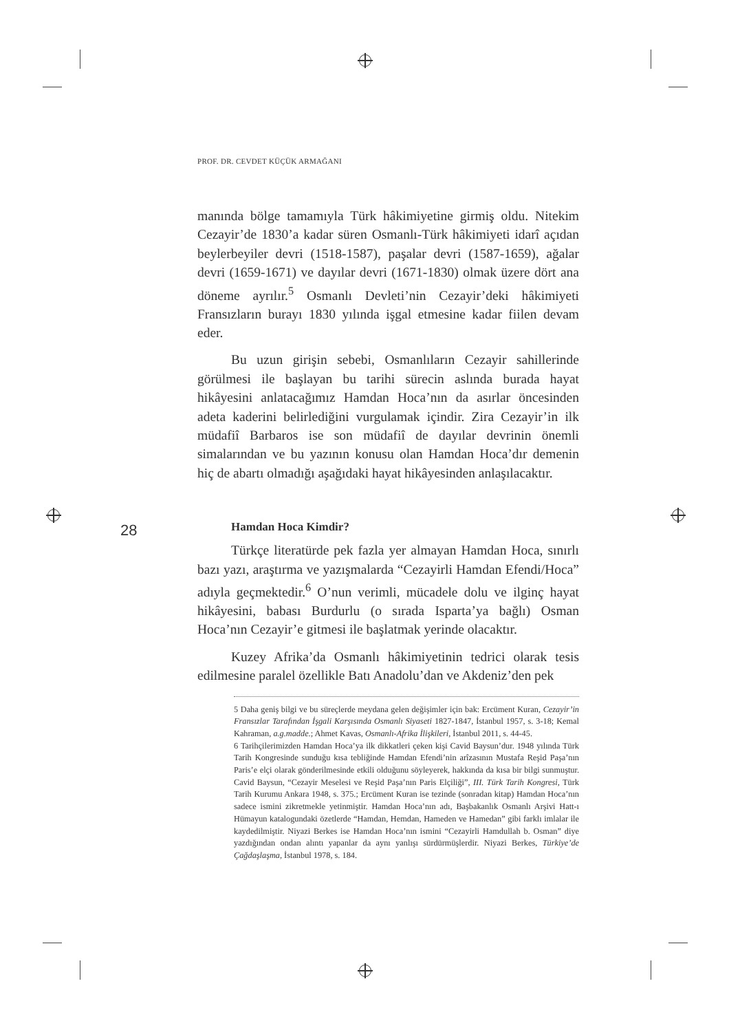PROF. DR. CEVDET KÜÇÜK ARMAĞANI
28
manında bölge tamamıyla Türk hâkimiyetine girmiş oldu. Nitekim Cezayir’de 1830’a kadar süren Osmanlı-Türk hâkimiyeti idarî açıdan beylerbeyiler devri (1518-1587), paşalar devri (1587-1659), ağalar devri (1659-1671) ve dayılar devri (1671-1830) olmak üzere dört ana döneme ayrılır.<sup>5</sup> Osmanlı Devleti’nin Cezayir’deki hâkimiyeti Fransızların burayı 1830 yılında işgal etmesine kadar fiilen devam eder.
Bu uzun girişin sebebi, Osmanlıların Cezayir sahillerinde görülmesi ile başlayan bu tarihi sürecin aslında burada hayat hikâyesini anlatacağımız Hamdan Hoca’nın da asırlar öncesinden adeta kaderini belirlediğini vurgulamak içindir. Zira Cezayir’in ilk müdafiî Barbaros ise son müdafiî de dayılar devrinin önemli simalarından ve bu yazının konusu olan Hamdan Hoca’dır demenin hiç de abartı olmadığı aşağıdaki hayat hikâyesinden anlaşılacaktır.
Hamdan Hoca Kimdir?
Türkçe literatürde pek fazla yer almayan Hamdan Hoca, sınırlı bazı yazı, araştırma ve yazışmalarda “Cezayirli Hamdan Efendi/Hoca” adıyla geçmektedir.<sup>6</sup> O’nun verimli, mücadele dolu ve ilginç hayat hikâyesini, babası Burdurlu (o sırada Isparta’ya bağlı) Osman Hoca’nın Cezayir’e gitmesi ile başlatmak yerinde olacaktır.
Kuzey Afrika’da Osmanlı hâkimiyetinin tedrici olarak tesis edilmesine paralel özellikle Batı Anadolu’dan ve Akdeniz’den pek
5 Daha geniş bilgi ve bu süreçlerde meydana gelen değişimler için bak: Ercüment Kuran, Cezayir’in Fransızlar Tarafından İşgali Karşısında Osmanlı Siyaseti 1827-1847, İstanbul 1957, s. 3-18; Kemal Kahraman, a.g.madde.; Ahmet Kavas, Osmanlı-Afrika İlişkileri, İstanbul 2011, s. 44-45.
6 Tarihçilerimizden Hamdan Hoca’ya ilk dikkatleri çeken kişi Cavid Baysun’dur. 1948 yılında Türk Tarih Kongresinde sunduğu kısa tebliğinde Hamdan Efendi’nin arîzasının Mustafa Reşid Paşa’nın Paris’e elçi olarak gönderilmesinde etkili olduğunu söyleyerek, hakkında da kısa bir bilgi sunmuştur. Cavid Baysun, “Cezayir Meselesi ve Reşid Paşa’nın Paris Elçiliği”, III. Türk Tarih Kongresi, Türk Tarih Kurumu Ankara 1948, s. 375.; Ercüment Kuran ise tezinde (sonradan kitap) Hamdan Hoca’nın sadece ismini zikretmekle yetinmiştir. Hamdan Hoca’nın adı, Başbakanlık Osmanlı Arşivi Hatt-ı Hümayun katalogundaki özetlerde “Hamdan, Hemdan, Hameden ve Hamedan” gibi farklı imlalar ile kaydedilmiştir. Niyazi Berkes ise Hamdan Hoca’nın ismini “Cezayirli Hamdullah b. Osman” diye yazdığından ondan alıntı yapanlar da aynı yanlışı sürdürmüşlerdir. Niyazi Berkes, Türkiye’de Çağdaşlaşma, İstanbul 1978, s. 184.